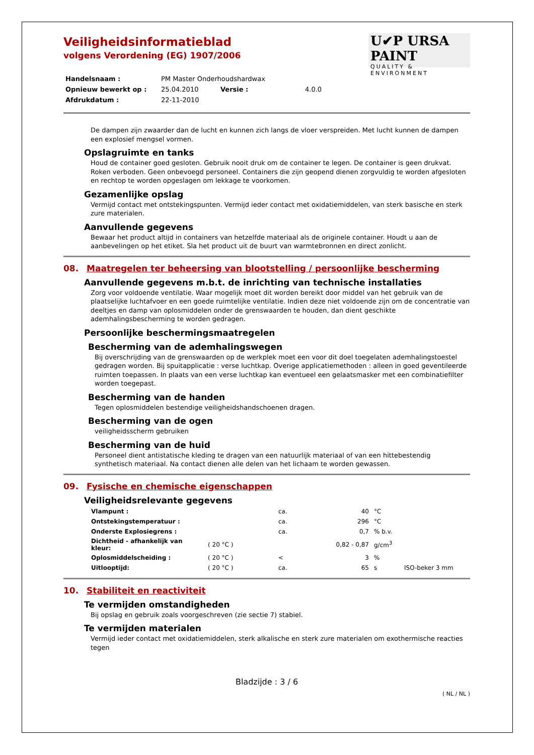U✔P URSA PAINT
QUALITY & ENVIRONMENT
Veiligheidsinformatieblad
volgens Verordening (EG) 1907/2006
| Handelsnaam : | PM Master Onderhoudshardwax | | |
| Opnieuw bewerkt op : | 25.04.2010 | Versie : | 4.0.0 |
| Afdrukdatum : | 22-11-2010 | | |
De dampen zijn zwaarder dan de lucht en kunnen zich langs de vloer verspreiden. Met lucht kunnen de dampen een explosief mengsel vormen.
Opslagruimte en tanks
Houd de container goed gesloten. Gebruik nooit druk om de container te legen. De container is geen drukvat. Roken verboden. Geen onbevoegd personeel. Containers die zijn geopend dienen zorgvuldig te worden afgesloten en rechtop te worden opgeslagen om lekkage te voorkomen.
Gezamenlijke opslag
Vermijd contact met ontstekingspunten. Vermijd ieder contact met oxidatiemiddelen, van sterk basische en sterk zure materialen.
Aanvullende gegevens
Bewaar het product altijd in containers van hetzelfde materiaal als de originele container. Houdt u aan de aanbevelingen op het etiket. Sla het product uit de buurt van warmtebronnen en direct zonlicht.
08. Maatregelen ter beheersing van blootstelling / persoonlijke bescherming
Aanvullende gegevens m.b.t. de inrichting van technische installaties
Zorg voor voldoende ventilatie. Waar mogelijk moet dit worden bereikt door middel van het gebruik van de plaatselijke luchtafvoer en een goede ruimtelijke ventilatie. Indien deze niet voldoende zijn om de concentratie van deeltjes en damp van oplosmiddelen onder de grenswaarden te houden, dan dient geschikte ademhalingsbescherming te worden gedragen.
Persoonlijke beschermingsmaatregelen
Bescherming van de ademhalingswegen
Bij overschrijding van de grenswaarden op de werkplek moet een voor dit doel toegelaten ademhalingstoestel gedragen worden. Bij spuitapplicatie : verse luchtkap. Overige applicatiemethoden : alleen in goed geventileerde ruimten toepassen. In plaats van een verse luchtkap kan eventueel een gelaatsmasker met een combinatiefilter worden toegepast.
Bescherming van de handen
Tegen oplosmiddelen bestendige veiligheidshandschoenen dragen.
Bescherming van de ogen
veiligheidsscherm gebruiken
Bescherming van de huid
Personeel dient antistatische kleding te dragen van een natuurlijk materiaal of van een hittebestendig synthetisch materiaal. Na contact dienen alle delen van het lichaam te worden gewassen.
09. Fysische en chemische eigenschappen
Veiligheidsrelevante gegevens
| Vlampunt : | | ca. | 40 | °C | |
| Ontstekingstemperatuur : | | ca. | 296 | °C | |
| Onderste Explosiegrens : | | ca. | 0,7 | % b.v. | |
| Dichtheid - afhankelijk van kleur: | ( 20 °C ) | | 0,82 - 0,87 | g/cm<sup>3</sup> | |
| Oplosmiddelscheiding : | ( 20 °C ) | < | 3 | % | |
| Uitlooptijd: | ( 20 °C ) | ca. | 65 | s | ISO-beker 3 mm |
10. Stabiliteit en reactiviteit
Te vermijden omstandigheden
Bij opslag en gebruik zoals voorgeschreven (zie sectie 7) stabiel.
Te vermijden materialen
Vermijd ieder contact met oxidatiemiddelen, sterk alkalische en sterk zure materialen om exothermische reacties tegen
Bladzijde : 3 / 6
( NL / NL )